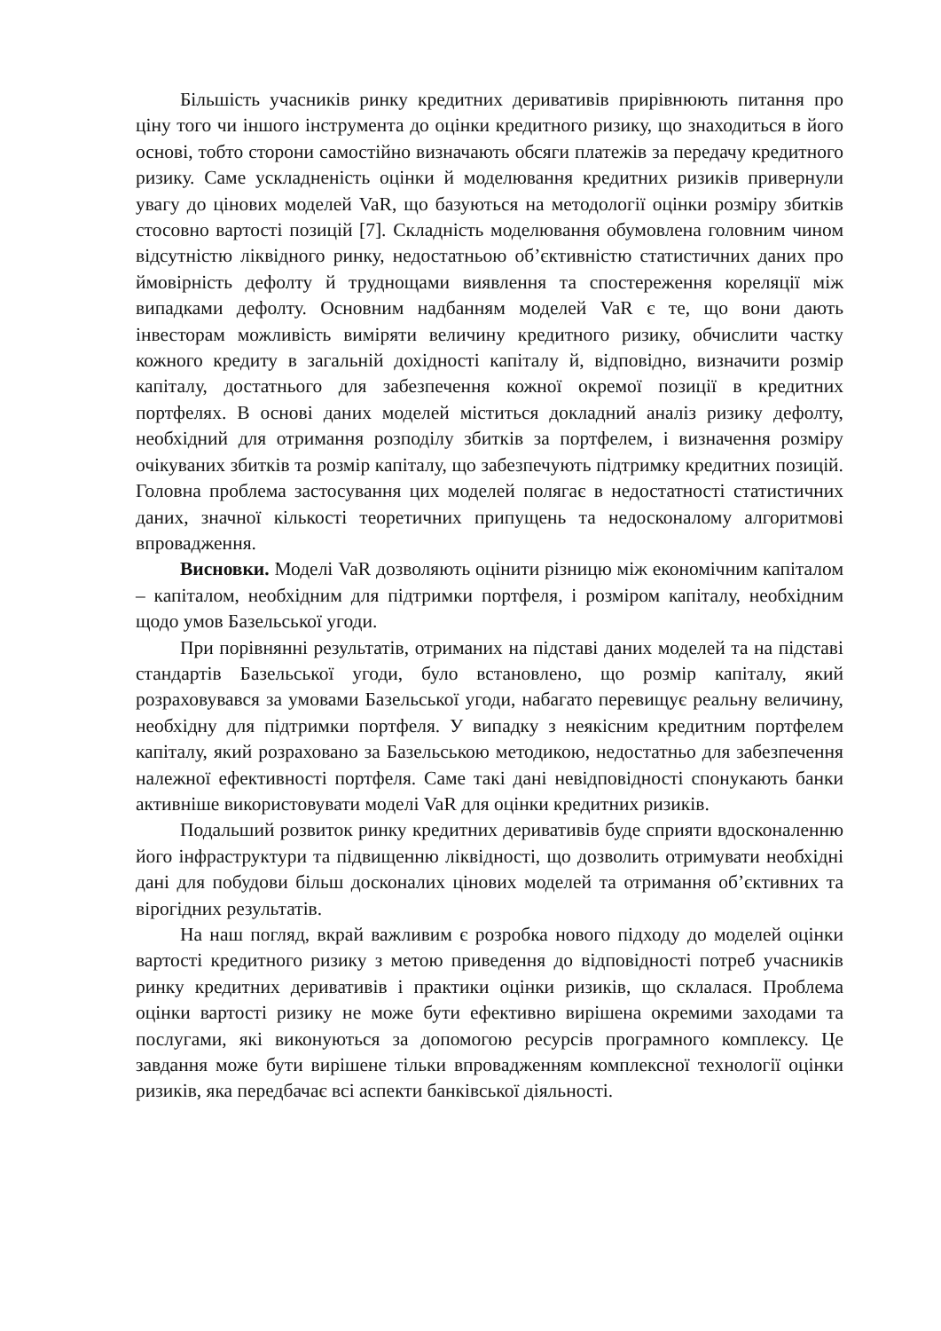Більшість учасників ринку кредитних деривативів прирівнюють питання про ціну того чи іншого інструмента до оцінки кредитного ризику, що знаходиться в його основі, тобто сторони самостійно визначають обсяги платежів за передачу кредитного ризику. Саме ускладненість оцінки й моделювання кредитних ризиків привернули увагу до цінових моделей VaR, що базуються на методології оцінки розміру збитків стосовно вартості позицій [7]. Складність моделювання обумовлена головним чином відсутністю ліквідного ринку, недостатньою об’єктивністю статистичних даних про ймовірність дефолту й труднощами виявлення та спостереження кореляції між випадками дефолту. Основним надбанням моделей VaR є те, що вони дають інвесторам можливість виміряти величину кредитного ризику, обчислити частку кожного кредиту в загальній дохідності капіталу й, відповідно, визначити розмір капіталу, достатнього для забезпечення кожної окремої позиції в кредитних портфелях. В основі даних моделей міститься докладний аналіз ризику дефолту, необхідний для отримання розподілу збитків за портфелем, і визначення розміру очікуваних збитків та розмір капіталу, що забезпечують підтримку кредитних позицій. Головна проблема застосування цих моделей полягає в недостатності статистичних даних, значної кількості теоретичних припущень та недосконалому алгоритмові впровадження.
Висновки. Моделі VaR дозволяють оцінити різницю між економічним капіталом – капіталом, необхідним для підтримки портфеля, і розміром капіталу, необхідним щодо умов Базельської угоди.
При порівнянні результатів, отриманих на підставі даних моделей та на підставі стандартів Базельської угоди, було встановлено, що розмір капіталу, який розраховувався за умовами Базельської угоди, набагато перевищує реальну величину, необхідну для підтримки портфеля. У випадку з неякісним кредитним портфелем капіталу, який розраховано за Базельською методикою, недостатньо для забезпечення належної ефективності портфеля. Саме такі дані невідповідності спонукають банки активніше використовувати моделі VaR для оцінки кредитних ризиків.
Подальший розвиток ринку кредитних деривативів буде сприяти вдосконаленню його інфраструктури та підвищенню ліквідності, що дозволить отримувати необхідні дані для побудови більш досконалих цінових моделей та отримання об’єктивних та вірогідних результатів.
На наш погляд, вкрай важливим є розробка нового підходу до моделей оцінки вартості кредитного ризику з метою приведення до відповідності потреб учасників ринку кредитних деривативів і практики оцінки ризиків, що склалася. Проблема оцінки вартості ризику не може бути ефективно вирішена окремими заходами та послугами, які виконуються за допомогою ресурсів програмного комплексу. Це завдання може бути вирішене тільки впровадженням комплексної технології оцінки ризиків, яка передбачає всі аспекти банківської діяльності.